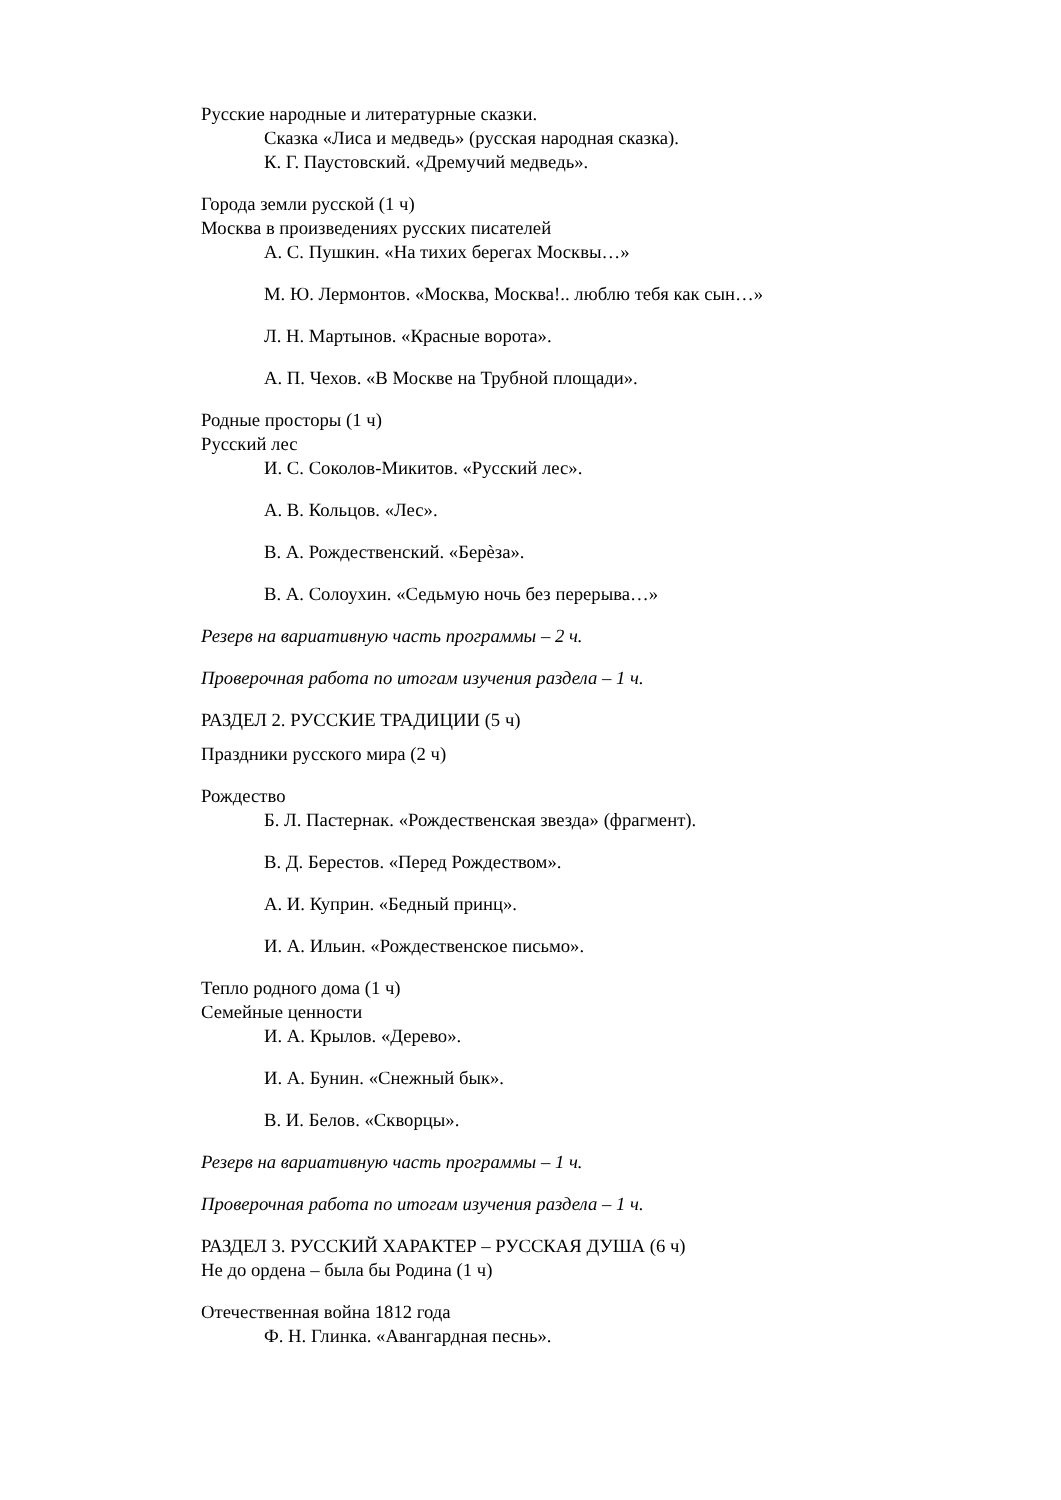Русские народные и литературные сказки.
Сказка «Лиса и медведь» (русская народная сказка).
К. Г. Паустовский. «Дремучий медведь».
Города земли русской (1 ч)
Москва в произведениях русских писателей
А. С. Пушкин. «На тихих берегах Москвы…»
М. Ю. Лермонтов. «Москва, Москва!.. люблю тебя как сын…»
Л. Н. Мартынов. «Красные ворота».
А. П. Чехов. «В Москве на Трубной площади».
Родные просторы (1 ч)
Русский лес
И. С. Соколов-Микитов. «Русский лес».
А. В. Кольцов. «Лес».
В. А. Рождественский. «Берѐза».
В. А. Солоухин. «Седьмую ночь без перерыва…»
Резерв на вариативную часть программы – 2 ч.
Проверочная работа по итогам изучения раздела – 1 ч.
РАЗДЕЛ 2. РУССКИЕ ТРАДИЦИИ (5 ч)
Праздники русского мира (2 ч)
Рождество
Б. Л. Пастернак. «Рождественская звезда» (фрагмент).
В. Д. Берестов. «Перед Рождеством».
А. И. Куприн. «Бедный принц».
И. А. Ильин. «Рождественское письмо».
Тепло родного дома (1 ч)
Семейные ценности
И. А. Крылов. «Дерево».
И. А. Бунин. «Снежный бык».
В. И. Белов. «Скворцы».
Резерв на вариативную часть программы – 1 ч.
Проверочная работа по итогам изучения раздела – 1 ч.
РАЗДЕЛ 3. РУССКИЙ ХАРАКТЕР – РУССКАЯ ДУША (6 ч)
Не до ордена – была бы Родина (1 ч)
Отечественная война 1812 года
Ф. Н. Глинка. «Авангардная песнь».